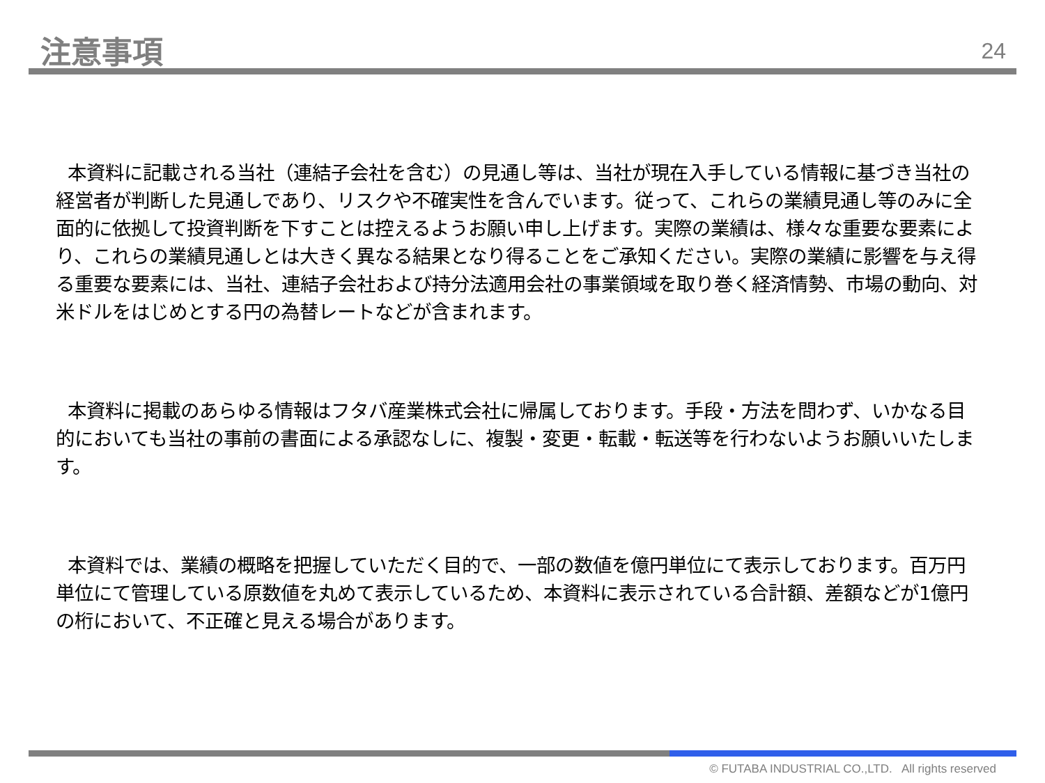注意事項 24
本資料に記載される当社（連結子会社を含む）の見通し等は、当社が現在入手している情報に基づき当社の経営者が判断した見通しであり、リスクや不確実性を含んでいます。従って、これらの業績見通し等のみに全面的に依拠して投資判断を下すことは控えるようお願い申し上げます。実際の業績は、様々な重要な要素により、これらの業績見通しとは大きく異なる結果となり得ることをご承知ください。実際の業績に影響を与え得る重要な要素には、当社、連結子会社および持分法適用会社の事業領域を取り巻く経済情勢、市場の動向、対米ドルをはじめとする円の為替レートなどが含まれます。
本資料に掲載のあらゆる情報はフタバ産業株式会社に帰属しております。手段・方法を問わず、いかなる目的においても当社の事前の書面による承認なしに、複製・変更・転載・転送等を行わないようお願いいたします。
本資料では、業績の概略を把握していただく目的で、一部の数値を億円単位にて表示しております。百万円単位にて管理している原数値を丸めて表示しているため、本資料に表示されている合計額、差額などが1億円の桁において、不正確と見える場合があります。
© FUTABA INDUSTRIAL CO.,LTD. All rights reserved